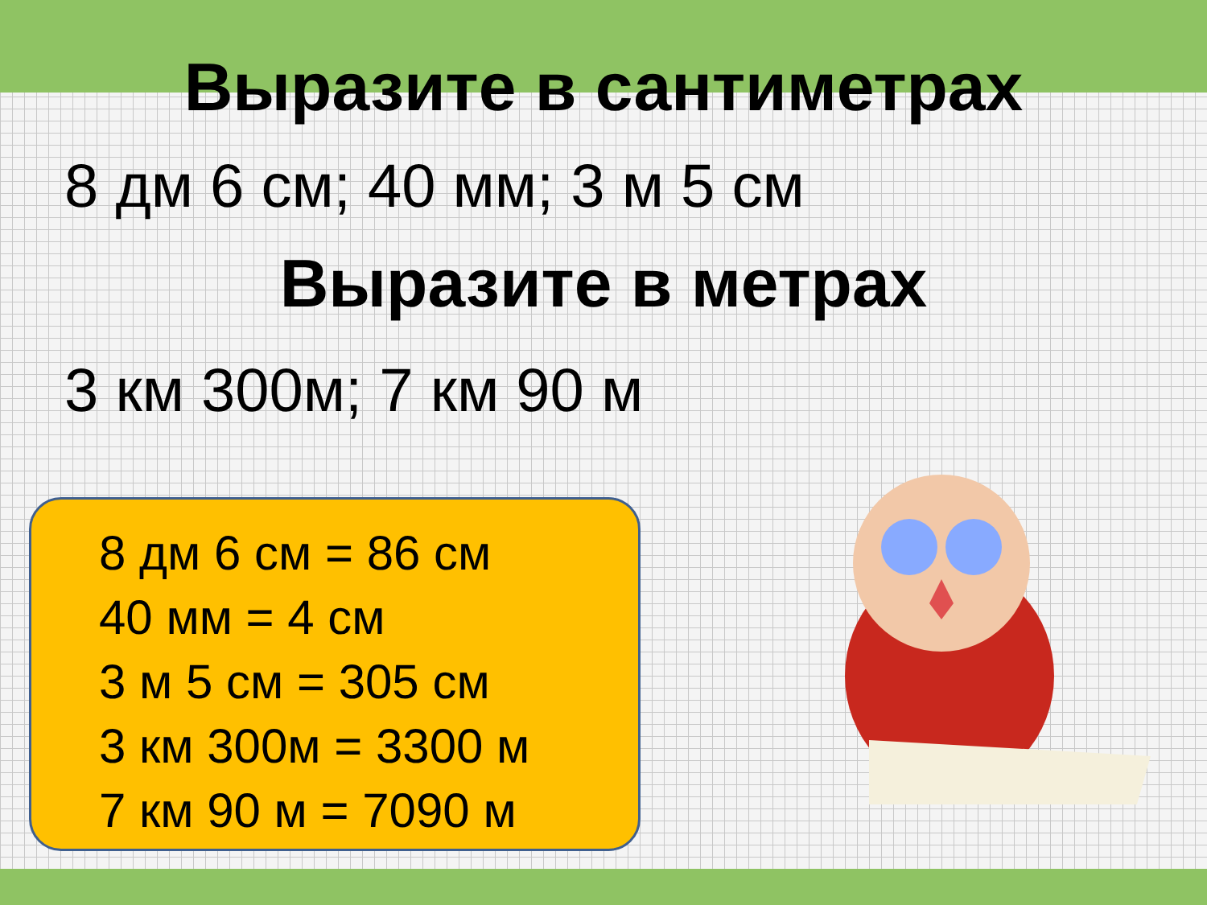Выразите в сантиметрах
8 дм 6 см; 40 мм; 3 м 5 см
Выразите в метрах
3 км 300м; 7 км 90 м
8 дм 6 см = 86 см
40 мм = 4 см
3 м 5 см = 305 см
3 км 300м = 3300 м
7 км 90 м = 7090 м